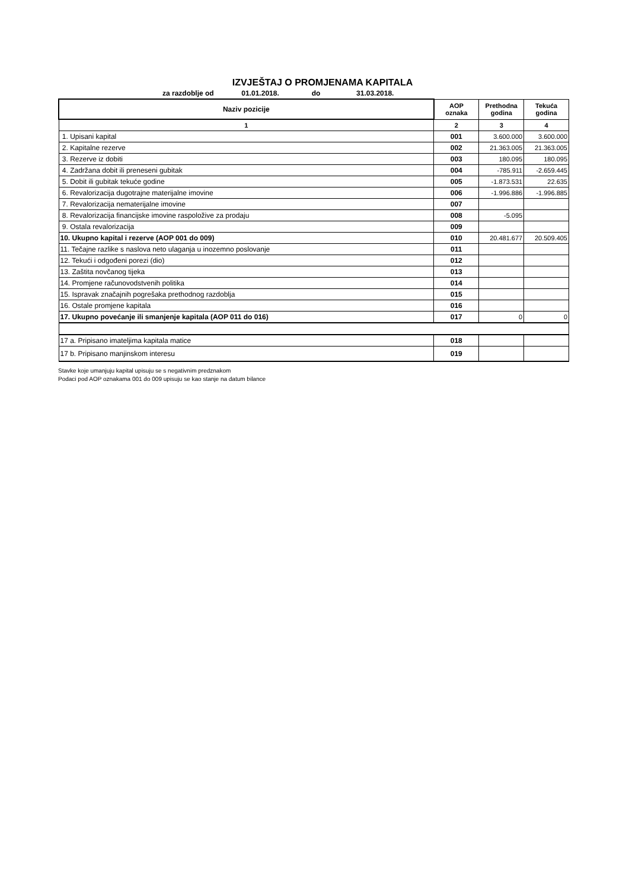IZVJEŠTAJ O PROMJENAMA KAPITALA
za razdoblje od 01.01.2018. do 31.03.2018.
| Naziv pozicije | AOP oznaka | Prethodna godina | Tekuća godina |
| --- | --- | --- | --- |
| 1 | 2 | 3 | 4 |
| 1. Upisani kapital | 001 | 3.600.000 | 3.600.000 |
| 2. Kapitalne rezerve | 002 | 21.363.005 | 21.363.005 |
| 3. Rezerve iz dobiti | 003 | 180.095 | 180.095 |
| 4. Zadržana dobit ili preneseni gubitak | 004 | -785.911 | -2.659.445 |
| 5. Dobit ili gubitak tekuće godine | 005 | -1.873.531 | 22.635 |
| 6. Revalorizacija dugotrajne materijalne imovine | 006 | -1.996.886 | -1.996.885 |
| 7. Revalorizacija nematerijalne imovine | 007 | | |
| 8. Revalorizacija financijske imovine raspoložive za prodaju | 008 | -5.095 | |
| 9. Ostala revalorizacija | 009 | | |
| 10. Ukupno kapital i rezerve (AOP 001 do 009) | 010 | 20.481.677 | 20.509.405 |
| 11. Tečajne razlike s naslova neto ulaganja u inozemno poslovanje | 011 | | |
| 12. Tekući i odgođeni porezi (dio) | 012 | | |
| 13. Zaštita novčanog tijeka | 013 | | |
| 14. Promjene računovodstvenih politika | 014 | | |
| 15. Ispravak značajnih pogrešaka prethodnog razdoblja | 015 | | |
| 16. Ostale promjene kapitala | 016 | | |
| 17. Ukupno povećanje ili smanjenje kapitala (AOP 011 do 016) | 017 | 0 | 0 |
| 17 a. Pripisano imateljima kapitala matice | 018 | | |
| 17 b. Pripisano manjinskom interesu | 019 | | |
Stavke koje umanjuju kapital upisuju se s negativnim predznakom
Podaci pod AOP oznakama 001 do 009 upisuju se kao stanje na datum bilance